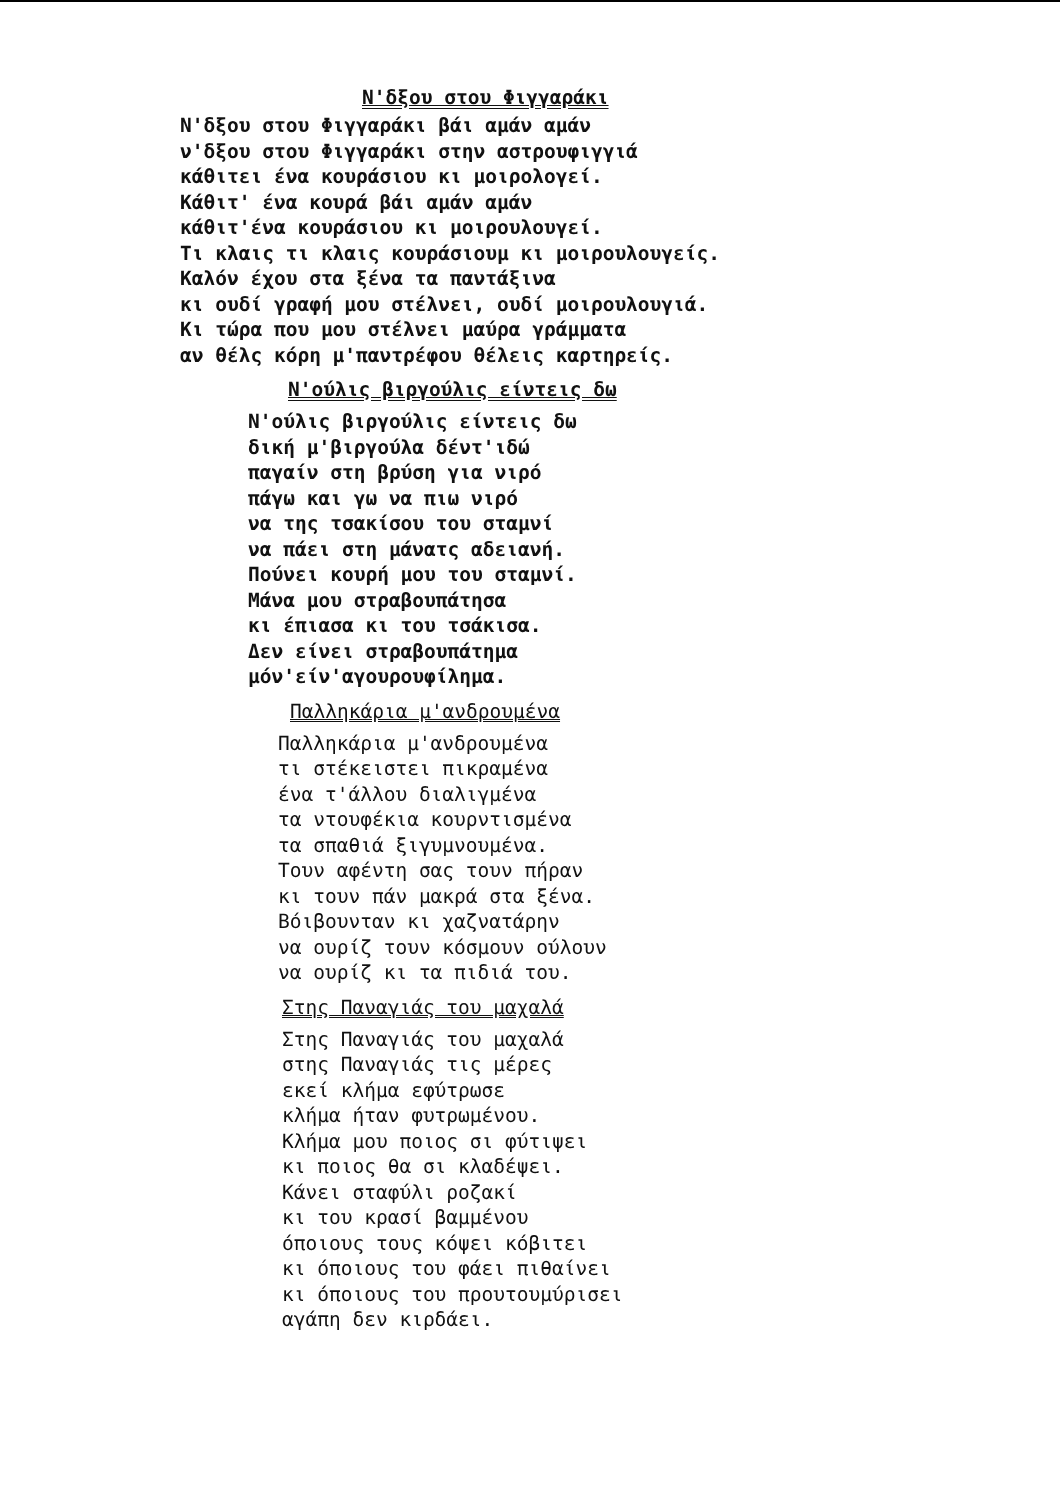Ν'δξου στου Φιγγαράκι
Ν'δξου στου Φιγγαράκι βάι αμάν αμάν
ν'δξου στου Φιγγαράκι στην αστρουφιγγιά
κάθιτει ένα κουράσιου κι μοιρολογεί.
Κάθιτ' ένα κουρά βάι αμάν αμάν
κάθιτ'ένα κουράσιου κι μοιρουλουγεί.
Τι κλαις τι κλαις κουράσιουμ κι μοιρουλουγείς.
Καλόν έχου στα ξένα τα παντάξινα
κι ουδί γραφή μου στέλνει, ουδί μοιρουλουγιά.
Κι τώρα που μου στέλνει μαύρα γράμματα
αν θέλς κόρη μ'παντρέφου θέλεις καρτηρείς.
Ν'ούλις βιργούλις είντεις δω
Ν'ούλις βιργούλις είντεις δω
δική μ'βιργούλα δέντ'ιδώ
παγαίν στη βρύση για νιρό
πάγω και γω να πιω νιρό
να της τσακίσου του σταμνί
να πάει στη μάνατς αδειανή.
Πούνει κουρή μου του σταμνί.
Μάνα μου στραβουπάτησα
κι έπιασα κι του τσάκισα.
Δεν είνει στραβουπάτημα
μόν'είν'αγουρουφίλημα.
Παλληκάρια μ'ανδρουμένα
Παλληκάρια μ'ανδρουμένα
τι στέκειστει πικραμένα
ένα τ'άλλου διαλιγμένα
τα ντουφέκια κουρντισμένα
τα σπαθιά ξιγυμνουμένα.
Τουν αφέντη σας τουν πήραν
κι τουν πάν μακρά στα ξένα.
Βόιβουνταν κι χαζνατάρην
να ουρίζ τουν κόσμουν ούλουν
να ουρίζ κι τα πιδιά του.
Στης Παναγιάς του μαχαλά
Στης Παναγιάς του μαχαλά
στης Παναγιάς τις μέρες
εκεί κλήμα εφύτρωσε
κλήμα ήταν φυτρωμένου.
Κλήμα μου ποιος σι φύτιψει
κι ποιος θα σι κλαδέψει.
Κάνει σταφύλι ροζακί
κι του κρασί βαμμένου
όποιους τους κόψει κόβιτει
κι όποιους του φάει πιθαίνει
κι όποιους του προυτουμύρισει
αγάπη δεν κιρδάει.